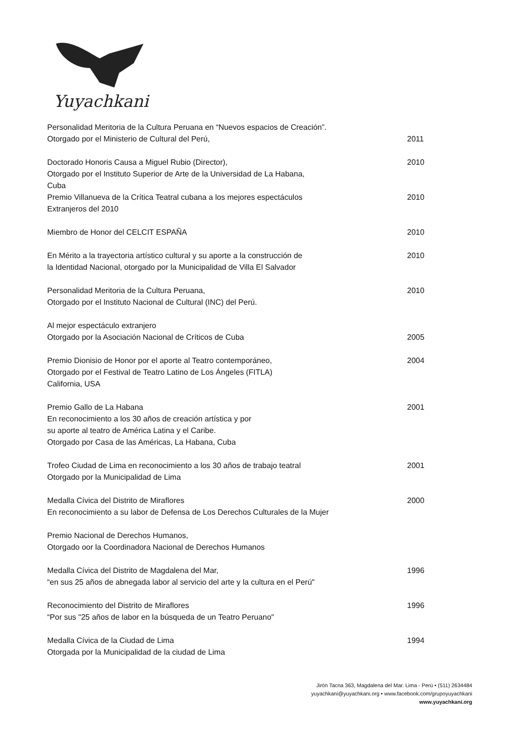Yuyachkani
Personalidad Meritoria de la Cultura Peruana en “Nuevos espacios de Creación”.
Otorgado por el Ministerio de Cultural del Perú,
2011
Doctorado Honoris Causa a Miguel Rubio (Director),
Otorgado por el Instituto Superior de Arte de la Universidad de La Habana,
Cuba
2010
Premio Villanueva de la Crítica Teatral cubana a los mejores espectáculos
Extranjeros del 2010
2010
Miembro de Honor del CELCIT ESPAÑA 2010
En Mérito a la trayectoria artístico cultural y su aporte a la construcción de
la Identidad Nacional, otorgado por la Municipalidad de Villa El Salvador
2010
Personalidad Meritoria de la Cultura Peruana,
Otorgado por el Instituto Nacional de Cultural (INC) del Perú.
2010
Al mejor espectáculo extranjero
Otorgado por la Asociación Nacional de Críticos de Cuba
2005
Premio Dionisio de Honor por el aporte al Teatro contemporáneo,
Otorgado por el Festival de Teatro Latino de Los Ángeles (FITLA)
California, USA
2004
Premio Gallo de La Habana
En reconocimiento a los 30 años de creación artística y por
su aporte al teatro de América Latina y el Caribe.
Otorgado por Casa de las Américas, La Habana, Cuba
2001
Trofeo Ciudad de Lima en reconocimiento a los 30 años de trabajo teatral
Otorgado por la Municipalidad de Lima
2001
Medalla Cívica del Distrito de Miraflores
En reconocimiento a su labor de Defensa de Los Derechos Culturales de la Mujer
2000
Premio Nacional de Derechos Humanos,
Otorgado oor la Coordinadora Nacional de Derechos Humanos
Medalla Cívica del Distrito de Magdalena del Mar,
“en sus 25 años de abnegada labor al servicio del arte y la cultura en el Perú"
1996
Reconocimiento del Distrito de Miraflores
“Por sus "25 años de labor en la búsqueda de un Teatro Peruano"
1996
Medalla Cívica de la Ciudad de Lima
Otorgada por la Municipalidad de la ciudad de Lima
1994
Jirón Tacna 363, Magdalena del Mar. Lima - Perú • (511) 2634484
yuyachkani@yuyachkani.org • www.facebook.com/grupoyuyachkani
www.yuyachkani.org